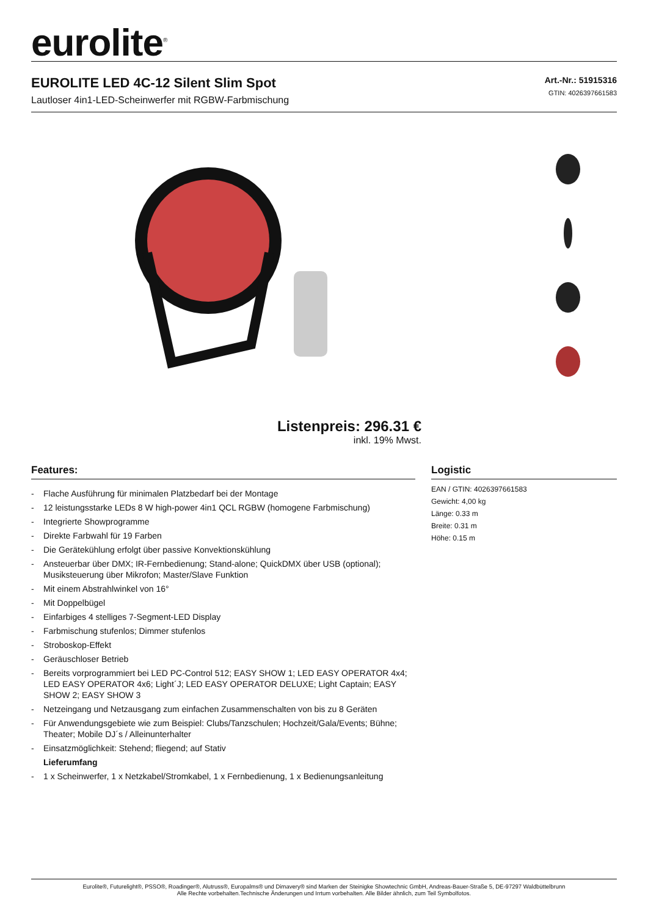eurolite<sup>®</sup>
EUROLITE LED 4C-12 Silent Slim Spot
Lautloser 4in1-LED-Scheinwerfer mit RGBW-Farbmischung
Art.-Nr.: 51915316
GTIN: 4026397661583
Listenpreis: 296.31 €
inkl. 19% Mwst.
Features:
- Flache Ausführung für minimalen Platzbedarf bei der Montage
- 12 leistungsstarke LEDs 8 W high-power 4in1 QCL RGBW (homogene Farbmischung)
- Integrierte Showprogramme
- Direkte Farbwahl für 19 Farben
- Die Gerätekühlung erfolgt über passive Konvektionskühlung
- Ansteuerbar über DMX; IR-Fernbedienung; Stand-alone; QuickDMX über USB (optional); Musiksteuerung über Mikrofon; Master/Slave Funktion
- Mit einem Abstrahlwinkel von 16°
- Mit Doppelbügel
- Einfarbiges 4 stelliges 7-Segment-LED Display
- Farbmischung stufenlos; Dimmer stufenlos
- Stroboskop-Effekt
- Geräuschloser Betrieb
- Bereits vorprogrammiert bei LED PC-Control 512; EASY SHOW 1; LED EASY OPERATOR 4x4; LED EASY OPERATOR 4x6; Light´J; LED EASY OPERATOR DELUXE; Light Captain; EASY SHOW 2; EASY SHOW 3
- Netzeingang und Netzausgang zum einfachen Zusammenschalten von bis zu 8 Geräten
- Für Anwendungsgebiete wie zum Beispiel: Clubs/Tanzschulen; Hochzeit/Gala/Events; Bühne; Theater; Mobile DJ´s / Alleinunterhalter
- Einsatzmöglichkeit: Stehend; fliegend; auf Stativ
Lieferumfang
- 1 x Scheinwerfer, 1 x Netzkabel/Stromkabel, 1 x Fernbedienung, 1 x Bedienungsanleitung
Logistic
EAN / GTIN: 4026397661583
Gewicht: 4,00 kg
Länge: 0.33 m
Breite: 0.31 m
Höhe: 0.15 m
Eurolite®, Futurelight®, PSSO®, Roadinger®, Alutruss®, Europalms® und Dimavery® sind Marken der Steinigke Showtechnic GmbH, Andreas-Bauer-Straße 5, DE-97297 Waldbüttelbrunn
Alle Rechte vorbehalten.Technische Änderungen und Irrtum vorbehalten. Alle Bilder ähnlich, zum Teil Symbolfotos.